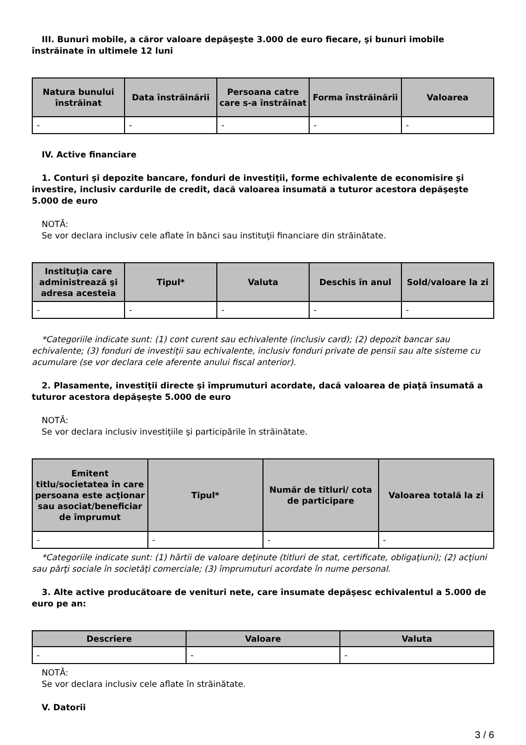III. Bunuri mobile, a căror valoare depăşeşte 3.000 de euro fiecare, şi bunuri imobile înstrăinate în ultimele 12 luni
| Natura bunului înstrăinat | Data înstrăinării | Persoana catre care s-a înstrăinat | Forma înstrăinării | Valoarea |
| --- | --- | --- | --- | --- |
| - | - | - | - | - |
IV. Active financiare
1. Conturi şi depozite bancare, fonduri de investiţii, forme echivalente de economisire şi investire, inclusiv cardurile de credit, dacă valoarea însumată a tuturor acestora depăşeşte 5.000 de euro
NOTĂ:
Se vor declara inclusiv cele aflate în bănci sau instituţii financiare din străinătate.
| Instituţia care administrează şi adresa acesteia | Tipul* | Valuta | Deschis în anul | Sold/valoare la zi |
| --- | --- | --- | --- | --- |
| - | - | - | - | - |
*Categoriile indicate sunt: (1) cont curent sau echivalente (inclusiv card); (2) depozit bancar sau echivalente; (3) fonduri de investiţii sau echivalente, inclusiv fonduri private de pensii sau alte sisteme cu acumulare (se vor declara cele aferente anului fiscal anterior).
2. Plasamente, investiţii directe şi împrumuturi acordate, dacă valoarea de piaţă însumată a tuturor acestora depăşeşte 5.000 de euro
NOTĂ:
Se vor declara inclusiv investiţiile şi participările în străinătate.
| Emitent titlu/societatea în care persoana este acţionar sau asociat/beneficiar de împrumut | Tipul* | Număr de titluri/ cota de participare | Valoarea totală la zi |
| --- | --- | --- | --- |
| - | - | - | - |
*Categoriile indicate sunt: (1) hârtii de valoare deţinute (titluri de stat, certificate, obligaţiuni); (2) acţiuni sau părţi sociale în societăţi comerciale; (3) împrumuturi acordate în nume personal.
3. Alte active producătoare de venituri nete, care însumate depăşesc echivalentul a 5.000 de euro pe an:
| Descriere | Valoare | Valuta |
| --- | --- | --- |
| - | - | - |
NOTĂ:
Se vor declara inclusiv cele aflate în străinătate.
V. Datorii
3 / 6